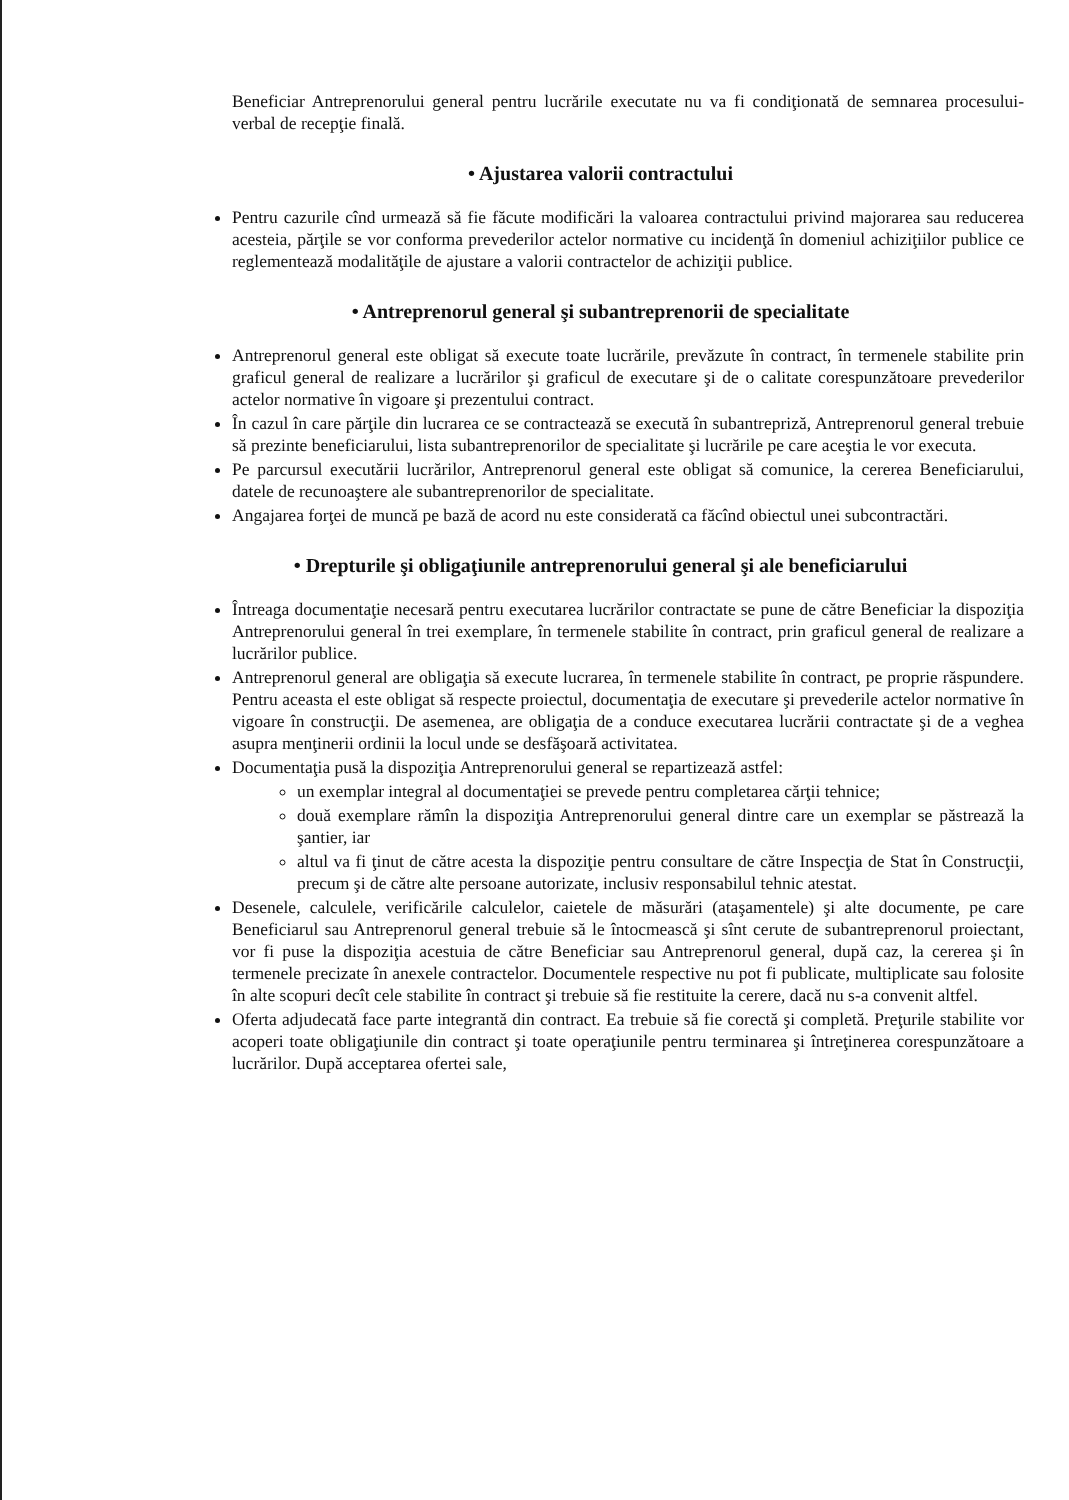Beneficiar Antreprenorului general pentru lucrările executate nu va fi condiţionată de semnarea procesului-verbal de recepţie finală.
• Ajustarea valorii contractului
Pentru cazurile cînd urmează să fie făcute modificări la valoarea contractului privind majorarea sau reducerea acesteia, părţile se vor conforma prevederilor actelor normative cu incidenţă în domeniul achiziţiilor publice ce reglementează modalităţile de ajustare a valorii contractelor de achiziţii publice.
• Antreprenorul general şi subantreprenorii de specialitate
Antreprenorul general este obligat să execute toate lucrările, prevăzute în contract, în termenele stabilite prin graficul general de realizare a lucrărilor şi graficul de executare şi de o calitate corespunzătoare prevederilor actelor normative în vigoare şi prezentului contract.
În cazul în care părţile din lucrarea ce se contractează se execută în subantrepriză, Antreprenorul general trebuie să prezinte beneficiarului, lista subantreprenorilor de specialitate şi lucrările pe care aceştia le vor executa.
Pe parcursul executării lucrărilor, Antreprenorul general este obligat să comunice, la cererea Beneficiarului, datele de recunoaştere ale subantreprenorilor de specialitate.
Angajarea forţei de muncă pe bază de acord nu este considerată ca făcînd obiectul unei subcontractări.
• Drepturile şi obligaţiunile antreprenorului general şi ale beneficiarului
Întreaga documentaţie necesară pentru executarea lucrărilor contractate se pune de către Beneficiar la dispoziţia Antreprenorului general în trei exemplare, în termenele stabilite în contract, prin graficul general de realizare a lucrărilor publice.
Antreprenorul general are obligaţia să execute lucrarea, în termenele stabilite în contract, pe proprie răspundere. Pentru aceasta el este obligat să respecte proiectul, documentaţia de executare şi prevederile actelor normative în vigoare în construcţii. De asemenea, are obligaţia de a conduce executarea lucrării contractate şi de a veghea asupra menţinerii ordinii la locul unde se desfăşoară activitatea.
Documentaţia pusă la dispoziţia Antreprenorului general se repartizează astfel:
un exemplar integral al documentaţiei se prevede pentru completarea cărţii tehnice;
două exemplare rămîn la dispoziţia Antreprenorului general dintre care un exemplar se păstrează la şantier, iar
altul va fi ţinut de către acesta la dispoziţie pentru consultare de către Inspecţia de Stat în Construcţii, precum şi de către alte persoane autorizate, inclusiv responsabilul tehnic atestat.
Desenele, calculele, verificările calculelor, caietele de măsurări (ataşamentele) şi alte documente, pe care Beneficiarul sau Antreprenorul general trebuie să le întocmească şi sînt cerute de subantreprenorul proiectant, vor fi puse la dispoziţia acestuia de către Beneficiar sau Antreprenorul general, după caz, la cererea şi în termenele precizate în anexele contractelor. Documentele respective nu pot fi publicate, multiplicate sau folosite în alte scopuri decît cele stabilite în contract şi trebuie să fie restituite la cerere, dacă nu s-a convenit altfel.
Oferta adjudecată face parte integrantă din contract. Ea trebuie să fie corectă şi completă. Preţurile stabilite vor acoperi toate obligaţiunile din contract şi toate operaţiunile pentru terminarea şi întreţinerea corespunzătoare a lucrărilor. După acceptarea ofertei sale,